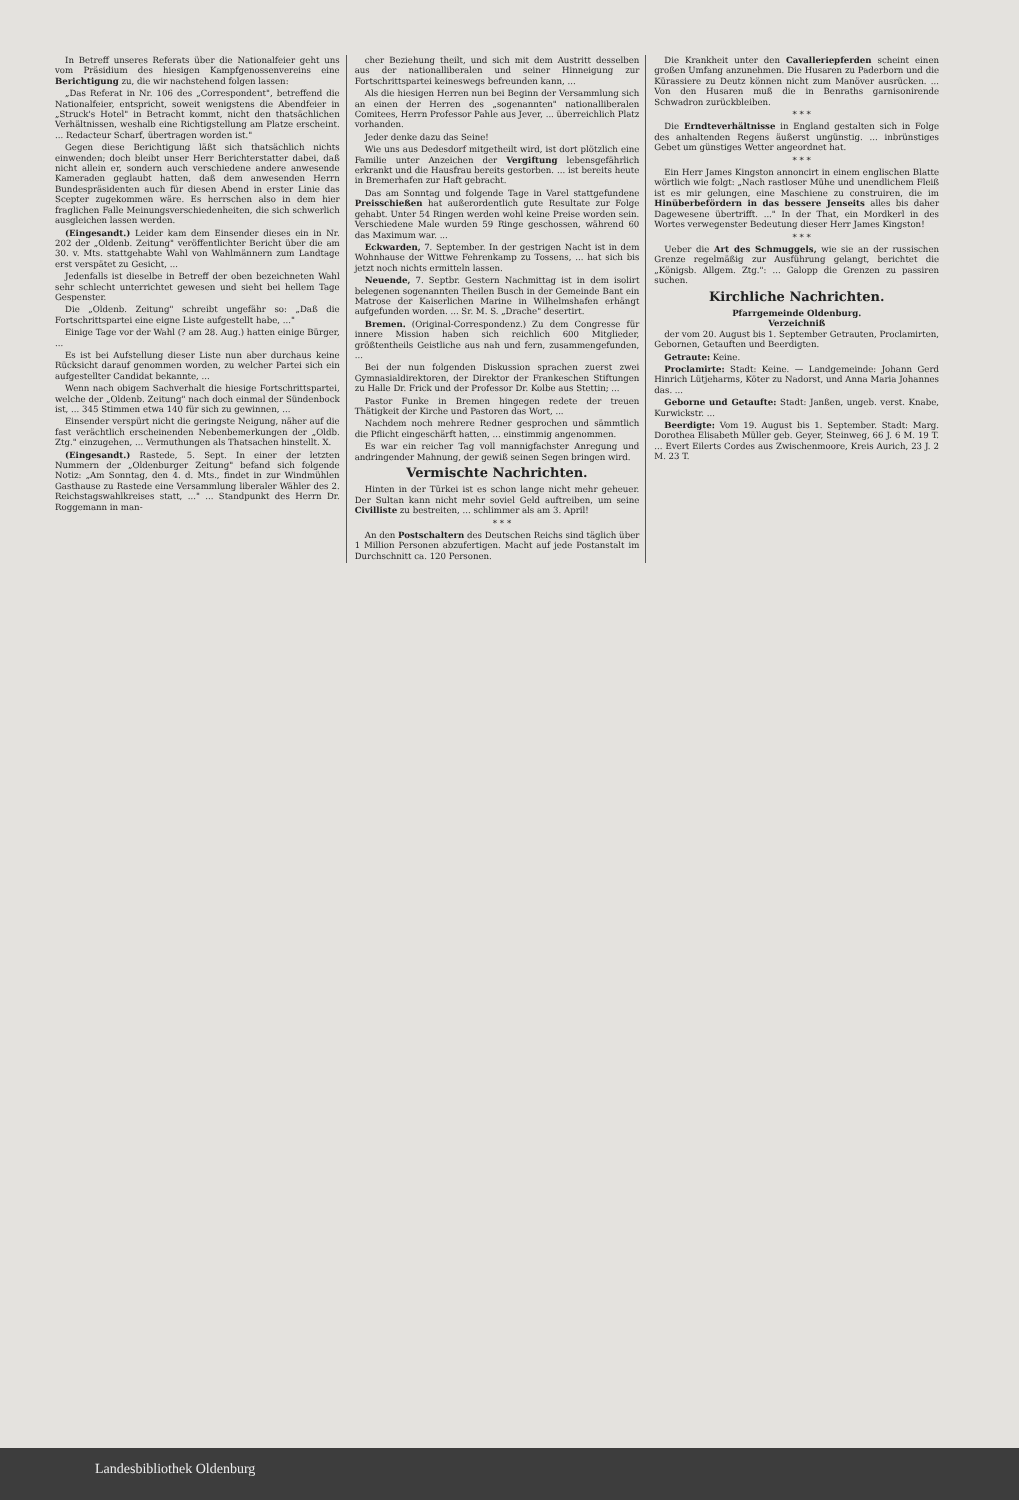In Betreff unseres Referats über die Nationalfeier geht uns vom Präsidium des hiesigen Kampfgenossenvereins eine Berichtigung zu, die wir nachstehend folgen lassen:
„Das Referat in Nr. 106 des „Correspondent", betreffend die Nationalfeier, entspricht, soweit wenigstens die Abendfeier in „Struck's Hotel" in Betracht kommt, nicht den thatsächlichen Verhältnissen, weshalb eine Richtigstellung am Platze erscheint. ... Redacteur Scharf, übertragen worden ist."
Gegen diese Berichtigung läßt sich thatsächlich nichts einwenden; doch bleibt unser Herr Berichterstatter dabei, daß nicht allein er, sondern auch verschiedene andere anwesende Kameraden geglaubt hatten, daß dem anwesenden Herrn Bundespräsidenten auch für diesen Abend in erster Linie das Scepter zugekommen wäre. Es herrschen also in dem hier fraglichen Falle Meinungsverschiedenheiten, die sich schwerlich ausgleichen lassen werden.
(Eingesandt.) Leider kam dem Einsender dieses ein in Nr. 202 der „Oldenb. Zeitung" veröffentlichter Bericht über die am 30. v. Mts. stattgehabte Wahl von Wahlmännern zum Landtage erst verspätet zu Gesicht, ...
Jedenfalls ist dieselbe in Betreff der oben bezeichneten Wahl sehr schlecht unterrichtet gewesen und sieht bei hellem Tage Gespenster.
Die „Oldenb. Zeitung" schreibt ungefähr so: „Daß die Fortschrittspartei eine eigne Liste aufgestellt habe, ..."
Einige Tage vor der Wahl (? am 28. Aug.) hatten einige Bürger, ...
Es ist bei Aufstellung dieser Liste nun aber durchaus keine Rücksicht darauf genommen worden, zu welcher Partei sich ein aufgestellter Candidat bekannte, ...
Wenn nach obigem Sachverhalt die hiesige Fortschrittspartei, welche der „Oldenb. Zeitung" nach doch einmal der Sündenbock ist, ... 345 Stimmen etwa 140 für sich zu gewinnen, ...
Einsender verspürt nicht die geringste Neigung, näher auf die fast verächtlich erscheinenden Nebenbemerkungen der „Oldb. Ztg." einzugehen, ... Vermuthungen als Thatsachen hinstellt. X.
(Eingesandt.) Rastede, 5. Sept. In einer der letzten Nummern der „Oldenburger Zeitung" befand sich folgende Notiz: „Am Sonntag, den 4. d. Mts., findet in zur Windmühlen Gasthause zu Rastede eine Versammlung liberaler Wähler des 2. Reichstagswahlkreises statt, ..." ... Standpunkt des Herrn Dr. Roggemann in man-
cher Beziehung theilt, und sich mit dem Austritt desselben aus der nationalliberalen und seiner Hinneigung zur Fortschrittspartei keineswegs befreunden kann, ...
Als die hiesigen Herren nun bei Beginn der Versammlung sich an einen der Herren des „sogenannten" nationalliberalen Comitees, Herrn Professor Pahle aus Jever, ... überreichlich Platz vorhanden.
Jeder denke dazu das Seine!
Wie uns aus Dedesdorf mitgetheilt wird, ist dort plötzlich eine Familie unter Anzeichen der Vergiftung lebensgefährlich erkrankt und die Hausfrau bereits gestorben. ... ist bereits heute in Bremerhafen zur Haft gebracht.
Das am Sonntag und folgende Tage in Varel stattgefundene Preisschießen hat außerordentlich gute Resultate zur Folge gehabt. Unter 54 Ringen werden wohl keine Preise worden sein. Verschiedene Male wurden 59 Ringe geschossen, während 60 das Maximum war. ...
Eckwarden, 7. September. In der gestrigen Nacht ist in dem Wohnhause der Wittwe Fehrenkamp zu Tossens, ... hat sich bis jetzt noch nichts ermitteln lassen.
Neuende, 7. Septbr. Gestern Nachmittag ist in dem isolirt belegenen sogenannten Theilen Busch in der Gemeinde Bant ein Matrose der Kaiserlichen Marine in Wilhelmshafen erhängt aufgefunden worden. ... Sr. M. S. „Drache" desertirt.
Bremen. (Original-Correspondenz.) Zu dem Congresse für innere Mission haben sich reichlich 600 Mitglieder, größtentheils Geistliche aus nah und fern, zusammengefunden, ...
Bei der nun folgenden Diskussion sprachen zuerst zwei Gymnasialdirektoren, der Direktor der Frankeschen Stiftungen zu Halle Dr. Frick und der Professor Dr. Kolbe aus Stettin; ...
Pastor Funke in Bremen hingegen redete der treuen Thätigkeit der Kirche und Pastoren das Wort, ...
Nachdem noch mehrere Redner gesprochen und sämmtlich die Pflicht eingeschärft hatten, ... einstimmig angenommen.
Es war ein reicher Tag voll mannigfachster Anregung und andringender Mahnung, der gewiß seinen Segen bringen wird.
Vermischte Nachrichten.
Hinten in der Türkei ist es schon lange nicht mehr geheuer. Der Sultan kann nicht mehr soviel Geld auftreiben, um seine Civilliste zu bestreiten, ... schlimmer als am 3. April!
* * *
An den Postschaltern des Deutschen Reichs sind täglich über 1 Million Personen abzufertigen. Macht auf jede Postanstalt im Durchschnitt ca. 120 Personen.
Die Krankheit unter den Cavalleriepferden scheint einen großen Umfang anzunehmen. Die Husaren zu Paderborn und die Kürassiere zu Deutz können nicht zum Manöver ausrücken. ... Von den Husaren muß die in Benraths garnisonirende Schwadron zurückbleiben.
* * *
Die Erndteverhältnisse in England gestalten sich in Folge des anhaltenden Regens äußerst ungünstig. ... inbrünstiges Gebet um günstiges Wetter angeordnet hat.
* * *
Ein Herr James Kingston annoncirt in einem englischen Blatte wörtlich wie folgt: „Nach rastloser Mühe und unendlichem Fleiß ist es mir gelungen, eine Maschiene zu construiren, die im Hinüberbefördern in das bessere Jenseits alles bis daher Dagewesene übertrifft. ..." In der That, ein Mordkerl in des Wortes verwegenster Bedeutung dieser Herr James Kingston!
* * *
Ueber die Art des Schmuggels, wie sie an der russischen Grenze regelmäßig zur Ausführung gelangt, berichtet die „Königsb. Allgem. Ztg.": ... Galopp die Grenzen zu passiren suchen.
Kirchliche Nachrichten.
Pfarrgemeinde Oldenburg.
Verzeichniß
der vom 20. August bis 1. September Getrauten, Proclamirten, Gebornen, Getauften und Beerdigten.
Getraute: Keine.
Proclamirte: Stadt: Keine. — Landgemeinde: Johann Gerd Hinrich Lütjeharms, Köter zu Nadorst, und Anna Maria Johannes das. ...
Geborne und Getaufte: Stadt: Janßen, ungeb. verst. Knabe, Kurwickstr. ...
Beerdigte: Vom 19. August bis 1. September. Stadt: Marg. Dorothea Elisabeth Müller geb. Geyer, Steinweg, 66 J. 6 M. 19 T. ... Evert Eilerts Cordes aus Zwischenmoore, Kreis Aurich, 23 J. 2 M. 23 T.
Landesbibliothek Oldenburg